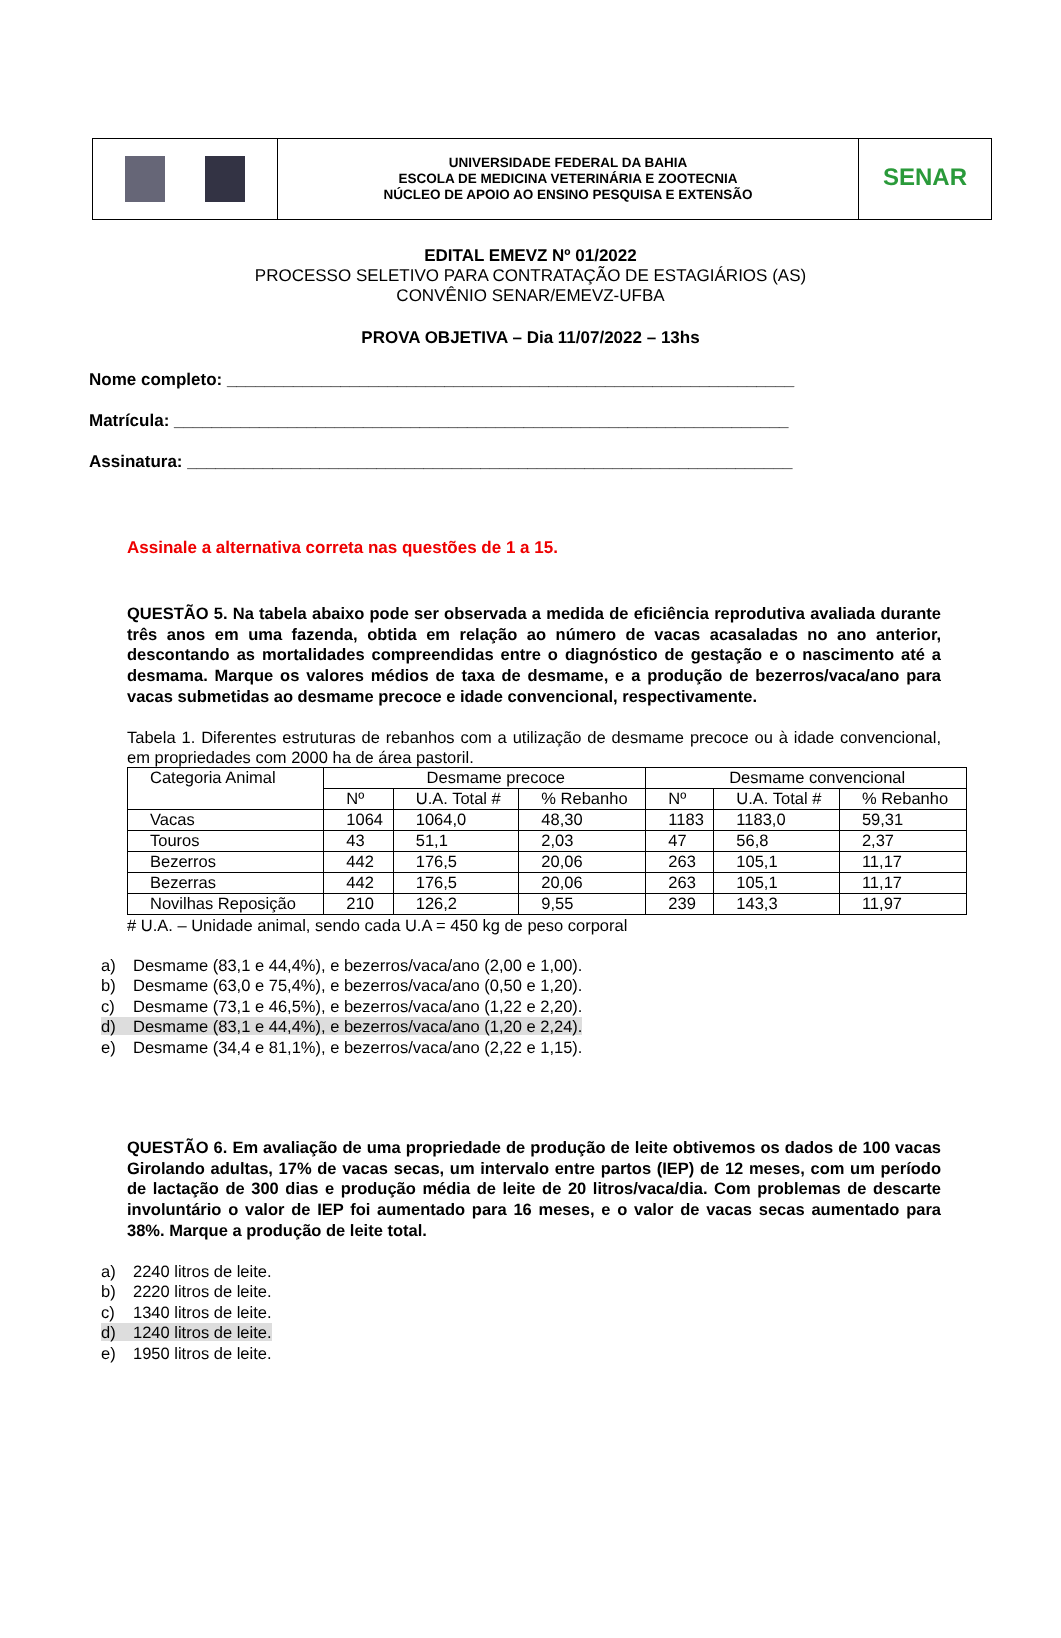| | UNIVERSIDADE FEDERAL DA BAHIA ESCOLA DE MEDICINA VETERINÁRIA E ZOOTECNIA NÚCLEO DE APOIO AO ENSINO PESQUISA E EXTENSÃO | SENAR |
EDITAL EMEVZ Nº 01/2022
PROCESSO SELETIVO PARA CONTRATAÇÃO DE ESTAGIÁRIOS (AS)
CONVÊNIO SENAR/EMEVZ-UFBA
PROVA OBJETIVA – Dia 11/07/2022 – 13hs
Nome completo: ____________________________________________________________
Matrícula: _________________________________________________________________
Assinatura: ________________________________________________________________
Assinale a alternativa correta nas questões de 1 a 15.
QUESTÃO 5. Na tabela abaixo pode ser observada a medida de eficiência reprodutiva avaliada durante três anos em uma fazenda, obtida em relação ao número de vacas acasaladas no ano anterior, descontando as mortalidades compreendidas entre o diagnóstico de gestação e o nascimento até a desmama. Marque os valores médios de taxa de desmame, e a produção de bezerros/vaca/ano para vacas submetidas ao desmame precoce e idade convencional, respectivamente.
Tabela 1. Diferentes estruturas de rebanhos com a utilização de desmame precoce ou à idade convencional, em propriedades com 2000 ha de área pastoril.
| Categoria Animal | Desmame precoce | | | Desmame convencional | | |
| --- | --- | --- | --- | --- | --- | --- |
| | Nº | U.A. Total # | % Rebanho | Nº | U.A. Total # | % Rebanho |
| Vacas | 1064 | 1064,0 | 48,30 | 1183 | 1183,0 | 59,31 |
| Touros | 43 | 51,1 | 2,03 | 47 | 56,8 | 2,37 |
| Bezerros | 442 | 176,5 | 20,06 | 263 | 105,1 | 11,17 |
| Bezerras | 442 | 176,5 | 20,06 | 263 | 105,1 | 11,17 |
| Novilhas Reposição | 210 | 126,2 | 9,55 | 239 | 143,3 | 11,97 |
# U.A. – Unidade animal, sendo cada U.A = 450 kg de peso corporal
a) Desmame (83,1 e 44,4%), e bezerros/vaca/ano (2,00 e 1,00).
b) Desmame (63,0 e 75,4%), e bezerros/vaca/ano (0,50 e 1,20).
c) Desmame (73,1 e 46,5%), e bezerros/vaca/ano (1,22 e 2,20).
d) Desmame (83,1 e 44,4%), e bezerros/vaca/ano (1,20 e 2,24).
e) Desmame (34,4 e 81,1%), e bezerros/vaca/ano (2,22 e 1,15).
QUESTÃO 6. Em avaliação de uma propriedade de produção de leite obtivemos os dados de 100 vacas Girolando adultas, 17% de vacas secas, um intervalo entre partos (IEP) de 12 meses, com um período de lactação de 300 dias e produção média de leite de 20 litros/vaca/dia. Com problemas de descarte involuntário o valor de IEP foi aumentado para 16 meses, e o valor de vacas secas aumentado para 38%. Marque a produção de leite total.
a) 2240 litros de leite.
b) 2220 litros de leite.
c) 1340 litros de leite.
d) 1240 litros de leite.
e) 1950 litros de leite.